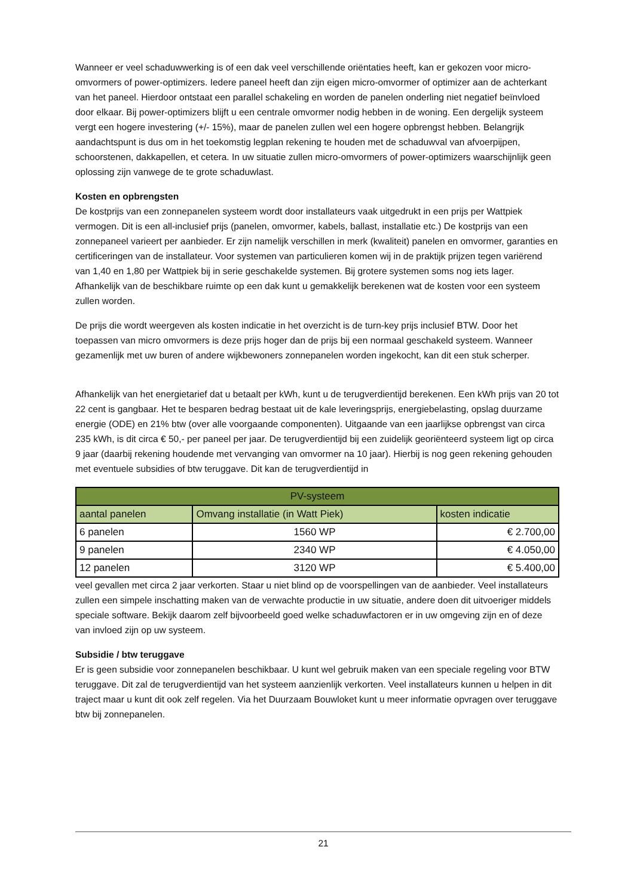Wanneer er veel schaduwwerking is of een dak veel verschillende oriëntaties heeft, kan er gekozen voor micro-omvormers of power-optimizers. Iedere paneel heeft dan zijn eigen micro-omvormer of optimizer aan de achterkant van het paneel. Hierdoor ontstaat een parallel schakeling en worden de panelen onderling niet negatief beïnvloed door elkaar. Bij power-optimizers blijft u een centrale omvormer nodig hebben in de woning. Een dergelijk systeem vergt een hogere investering (+/- 15%), maar de panelen zullen wel een hogere opbrengst hebben. Belangrijk aandachtspunt is dus om in het toekomstig legplan rekening te houden met de schaduwval van afvoerpijpen, schoorstenen, dakkapellen, et cetera. In uw situatie zullen micro-omvormers of power-optimizers waarschijnlijk geen oplossing zijn vanwege de te grote schaduwlast.
Kosten en opbrengsten
De kostprijs van een zonnepanelen systeem wordt door installateurs vaak uitgedrukt in een prijs per Wattpiek vermogen. Dit is een all-inclusief prijs (panelen, omvormer, kabels, ballast, installatie etc.) De kostprijs van een zonnepaneel varieert per aanbieder. Er zijn namelijk verschillen in merk (kwaliteit) panelen en omvormer, garanties en certificeringen van de installateur. Voor systemen van particulieren komen wij in de praktijk prijzen tegen variërend van 1,40 en 1,80 per Wattpiek bij in serie geschakelde systemen. Bij grotere systemen soms nog iets lager. Afhankelijk van de beschikbare ruimte op een dak kunt u gemakkelijk berekenen wat de kosten voor een systeem zullen worden.
De prijs die wordt weergeven als kosten indicatie in het overzicht is de turn-key prijs inclusief BTW. Door het toepassen van micro omvormers is deze prijs hoger dan de prijs bij een normaal geschakeld systeem. Wanneer gezamenlijk met uw buren of andere wijkbewoners zonnepanelen worden ingekocht, kan dit een stuk scherper.
Afhankelijk van het energietarief dat u betaalt per kWh, kunt u de terugverdientijd berekenen. Een kWh prijs van 20 tot 22 cent is gangbaar. Het te besparen bedrag bestaat uit de kale leveringsprijs, energiebelasting, opslag duurzame energie (ODE) en 21% btw (over alle voorgaande componenten). Uitgaande van een jaarlijkse opbrengst van circa 235 kWh, is dit circa € 50,- per paneel per jaar. De terugverdientijd bij een zuidelijk georiënteerd systeem ligt op circa 9 jaar (daarbij rekening houdende met vervanging van omvormer na 10 jaar). Hierbij is nog geen rekening gehouden met eventuele subsidies of btw teruggave. Dit kan de terugverdientijd in
| PV-systeem | | |
| --- | --- | --- |
| aantal panelen | Omvang installatie (in Watt Piek) | kosten indicatie |
| 6 panelen | 1560 WP | € 2.700,00 |
| 9 panelen | 2340 WP | € 4.050,00 |
| 12 panelen | 3120 WP | € 5.400,00 |
veel gevallen met circa 2 jaar verkorten. Staar u niet blind op de voorspellingen van de aanbieder. Veel installateurs zullen een simpele inschatting maken van de verwachte productie in uw situatie, andere doen dit uitvoeriger middels speciale software. Bekijk daarom zelf bijvoorbeeld goed welke schaduwfactoren er in uw omgeving zijn en of deze van invloed zijn op uw systeem.
Subsidie / btw teruggave
Er is geen subsidie voor zonnepanelen beschikbaar. U kunt wel gebruik maken van een speciale regeling voor BTW teruggave. Dit zal de terugverdientijd van het systeem aanzienlijk verkorten. Veel installateurs kunnen u helpen in dit traject maar u kunt dit ook zelf regelen. Via het Duurzaam Bouwloket kunt u meer informatie opvragen over teruggave btw bij zonnepanelen.
21